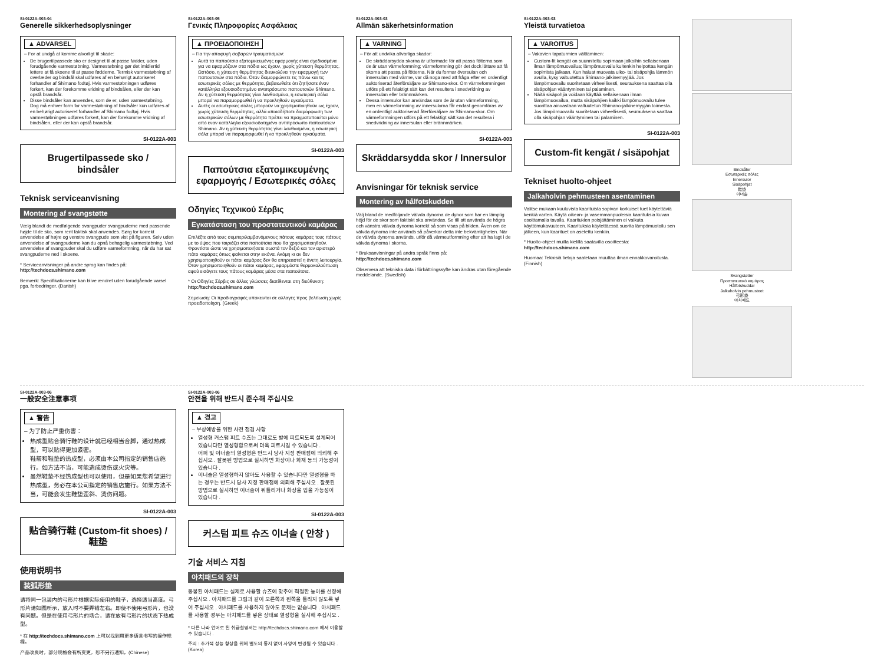SI-0122A-003-04
Generelle sikkerhedsoplysninger
▲ ADVARSEL
– For at undgå at komme alvorligt til skade:
De brugertilpassede sko er designet til at passe fødder, uden forudgående varmestøbning. Varmestøbning gør det imidlertid lettere at få skoene til at passe fødderne. Termisk varmestøbning af overlæder og bindsål skal udføres af en behørigt autoriseret forhandler af Shimano fodtøj. Hvis varmestøbningen udføres forkert, kan der forekomme vridning af bindsålen, eller der kan opstå brandsår.
Disse bindsåler kan anvendes, som de er, uden varmestøbning. Dog må enhver form for varmestøbning af bindsåler kun udføres af en behørigt autoriseret forhandler af Shimano fodtøj. Hvis varmestøbningen udføres forkert, kan der forekomme vridning af bindsålen, eller der kan opstå brandsår.
SI-0122A-003
Brugertilpassede sko / bindsåler
Teknisk serviceanvisning
Montering af svangstøtte
Vælg blandt de medfølgende svangpuder svangpuderne med passende højde til de sko, som rent faktisk skal anvendes. Sørg for korrekt anvendelse af højre og venstre svangpude som vist på figuren. Selv uden anvendelse af svangpuderne kan du opnå behagelig varmestøbning. Ved anvendelse af svangpuder skal du udføre varmeformning, når du har sat svangpuderne ned i skoene.
* Serviceanvisninger på andre sprog kan findes på: http://techdocs.shimano.com
Bemærk: Specifikationerne kan blive ændret uden forudgående varsel pga. forbedringer. (Danish)
SI-0122A-003-05
Γενικές Πληροφορίες Ασφάλειας
▲ ΠΡΟΕΙΔΟΠΟΙΗΣΗ
– Για την αποφυγή σοβαρών τραυματισμών:
Αυτά τα παπούτσια εξατομικευμένης εφαρμογής είναι σχεδιασμένα για να εφαρμόζουν στα πόδια ως έχουν, χωρίς χύτευση θερμότητας. Ωστόσο, η χύτευση θερμότητας διευκολύνει την εφαρμογή των παπουτσιών στα πόδια. Όταν διαμορφώνετε τις πάνω και τις εσωτερικές σόλες με θερμότητα, βεβαιωθείτε ότι ζητήσατε έναν κατάλληλα εξουσιοδοτημένο αντιπρόσωπο παπουτσιών Shimano. Αν η χύτευση θερμότητας γίνει λανθασμένα, η εσωτερική σόλα μπορεί να παραμορφωθεί ή να προκληθούν εγκαύματα.
Αυτές οι εσωτερικές σόλες μπορούν να χρησιμοποιηθούν ως έχουν, χωρίς χύτευση θερμότητας, αλλά οποιαδήποτε διαμόρφωση των εσωτερικών σόλων με θερμότητα πρέπει να πραγματοποιείται μόνο από έναν κατάλληλα εξουσιοδοτημένο αντιπρόσωπο παπουτσιών Shimano. Αν η χύτευση θερμότητας γίνει λανθασμένα, η εσωτερική σόλα μπορεί να παραμορφωθεί ή να προκληθούν εγκαύματα.
SI-0122A-003
Παπούτσια εξατομικευμένης εφαρμογής / Εσωτερικές σόλες
Οδηγίες Τεχνικού Σέρβις
Εγκατάσταση του προστατευτικού καμάρας
Επιλέξτε από τους συμπεριλαμβανόμενους πάτους καμάρας τους πάτους με το ύψος που ταιριάζει στα παπούτσια που θα χρησιμοποιηθούν. Φροντίστε ώστε να χρησιμοποιήσετε σωστά τον δεξιό και τον αριστερό πάτο καμάρας όπως φαίνεται στην εικόνα. Ακόμη κι αν δεν χρησιμοποιηθούν οι πάτοι καμάρας δεν θα επηρεαστεί η άνετη λειτουργία. Όταν χρησιμοποιηθούν οι πάτοι καμάρας, εφαρμόστε θερμοκαλούπωση αφού εισάγετε τους πάτους καμάρας μέσα στα παπούτσια.
* Οι Οδηγίες Σέρβις σε άλλες γλώσσες διατίθενται στη διεύθυνση: http://techdocs.shimano.com
Σημείωση: Οι προδιαγραφές υπόκεινται σε αλλαγές προς βελτίωση χωρίς προειδοποίηση. (Greek)
SI-0122A-003-03
Allmän säkerhetsinformation
▲ VARNING
– För att undvika allvarliga skador:
De skräddarsydda skorna är utformade för att passa fötterna som de är utan värmeformning; värmeformning gör det dock lättare att få skorna att passa på fötterna. När du formar översulan och innersulan med värme, var då noga med att fråga efter en ordentligt auktoriserad återförsäljare av Shimano-skor. Om värmeformningen utförs på ett felaktigt sätt kan det resultera i snedvridning av innersulan eller brännmärken.
Dessa innersulor kan användas som de är utan värmeformning, men en värmeformning av innersulorna får endast genomföras av en ordentligt auktoriserad återförsäljare av Shimano-skor. Om värmeformningen utförs på ett felaktigt sätt kan det resultera i snedvridning av innersulan eller brännmärken.
SI-0122A-003
Skräddarsydda skor / Innersulor
Anvisningar för teknisk service
Montering av hålfotskudden
Välj bland de medföljande välvda dynorna de dynor som har en lämplig höjd för de skor som faktiskt ska användas. Se till att använda de högra och vänstra välvda dynorna korrekt så som visas på bilden. Även om de välvda dynorna inte används så påverkar detta inte bekvämligheten. När de välvda dynorna används, utför då värmeutformning efter att ha lagt i de välvda dynorna i skorna.
* Bruksanvisningar på andra språk finns på: http://techdocs.shimano.com
Observera att tekniska data i förbättringssyfte kan ändras utan föregående meddelande. (Swedish)
SI-0122A-003-03
Yleistä turvatietoa
▲ VAROITUS
– Vakavien tapaturmien välttäminen:
Custom-fit kengät on suunniteltu sopimaan jalkoihin sellaisenaan ilman lämpömuovailua; lämpömuovailu kuitenkin helpottaa kengän sopimista jalkaan. Kun haluat muovata ulko- tai sisäpohjia lämmön avulla, kysy valtuutettua Shimano-jalkinemyyjää. Jos lämpömuovailu suoritetaan virheellisesti, seurauksena saattaa olla sisäpohjan vääntyminen tai palaminen.
Näitä sisäpohjia voidaan käyttää sellaisenaan ilman lämpömuovailua, mutta sisäpohjien kaikki lämpömuovailu tulee suorittaa ainoastaan valtuutetun Shimano-jalkinemyyjän toimesta. Jos lämpömuovailu suoritetaan virheellisesti, seurauksena saattaa olla sisäpohjan vääntyminen tai palaminen.
SI-0122A-003
Custom-fit kengät / sisäpohjat
Tekniset huolto-ohjeet
Jalkaholvin pehmusteen asentaminen
Valitse mukaan kuuluvista kaarituista sopivan korkuiset tuet käytettäviä kenkiä varten. Käytä oikean- ja vasemmanpuoleisia kaarituksia kuvan osoittamalla tavalla. Kaaritukien poisjättäminen ei vaikuta käyttömukavuuteen. Kaarituksia käytettäessä suorita lämpömuotoilu sen jälkeen, kun kaarituet on asetettu kenkiin.
* Huolto-ohjeet muilla kielillä saatavilla osoitteesta: http://techdocs.shimano.com
Huomaa: Teknisiä tietoja saatetaan muuttaa ilman ennakkovaroitusta. (Finnish)
Bindsåler
Εσωτερικές σόλες
Innersulor
Sisäpohjat
鞋垫
이너솔
Svangstøtter
Προστατευτικό καμάρας
Hålfotskuddar
Jalkaholvin pehmusteet
弓形垫
아치패드
SI-0122A-003-06
一般安全注意事项
▲ 警告
– 为了防止严重伤害：
热成型贴合骑行鞋的设计就已经相当合脚，通过热成型，可以贴得更加紧密。
鞋帮和鞋垫的热成型，必须由本公司指定的销售店施行。如方法不当，可能造成烫伤或火灾等。
虽然鞋垫不经热成型也可以使用，但是如果您希望进行热成型，务必在本公司指定的销售店施行。如果方法不当，可能会发生鞋垫歪斜、烫伤问题。
SI-0122A-003
贴合骑行鞋 (Custom-fit shoes) / 鞋垫
使用说明书
装弧形垫
请将同一包装内的弓形片根据实际使用的鞋子，选择适当高度。弓形片请如图所示，放入时不要弄错左右。即使不使用弓形片，也没有问题。但是在使用弓形片的场合，请在放有弓形片的状态下热成型。
* 在 http://techdocs.shimano.com 上可以找到用更多语言书写的操作规程。
产品改良时，部分规格会有所变更，恕不另行通知。(Chinese)
SI-0122A-003-06
안전을 위해 반드시 준수해 주십시오
▲ 경고
– 부상예방을 위한 사전 점검 사항
열성형 커스텀 피트 슈즈는 그대로도 발에 피트되도록 설계되어 있습니다만 열성형함으로써 더욱 피트시킬 수 있습니다 .
어퍼 및 이너솔의 열성형은 반드시 당사 지정 판매점에 의뢰해 주십시오 . 잘못된 방법으로 실시하면 화상이나 화재 등의 가능성이 있습니다 .
이너솔은 열성형하지 않아도 사용할 수 있습니다만 열성형을 하는 경우는 반드시 당사 지정 판매점에 의뢰해 주십시오 . 잘못된 방법으로 실시하면 이너솔이 뒤틀리거나 화상을 입을 가능성이 있습니다 .
SI-0122A-003
커스텀 피트 슈즈 이너솔 ( 안창 )
기술 서비스 지침
아치패드의 장착
동봉된 아치패드는 실제로 사용할 슈즈에 맞추어 적절한 높이를 선정해 주십시오 . 아치패드를 그림과 같이 오른쪽과 왼쪽을 틀리지 않도록 넣어 주십시오 . 아치패드를 사용하지 않아도 문제는 없습니다 . 아치패드를 사용할 경우는 아치패드를 넣은 상태로 열성형을 실시해 주십시오 .
* 다른 나라 언어로 된 취급설명서는 http://techdocs.shimano.com 에서 이용할 수 있습니다 .
주의 : 추가적 성능 향상을 위해 별도의 통지 없이 사양이 변경될 수 있습니다 . (Korea)